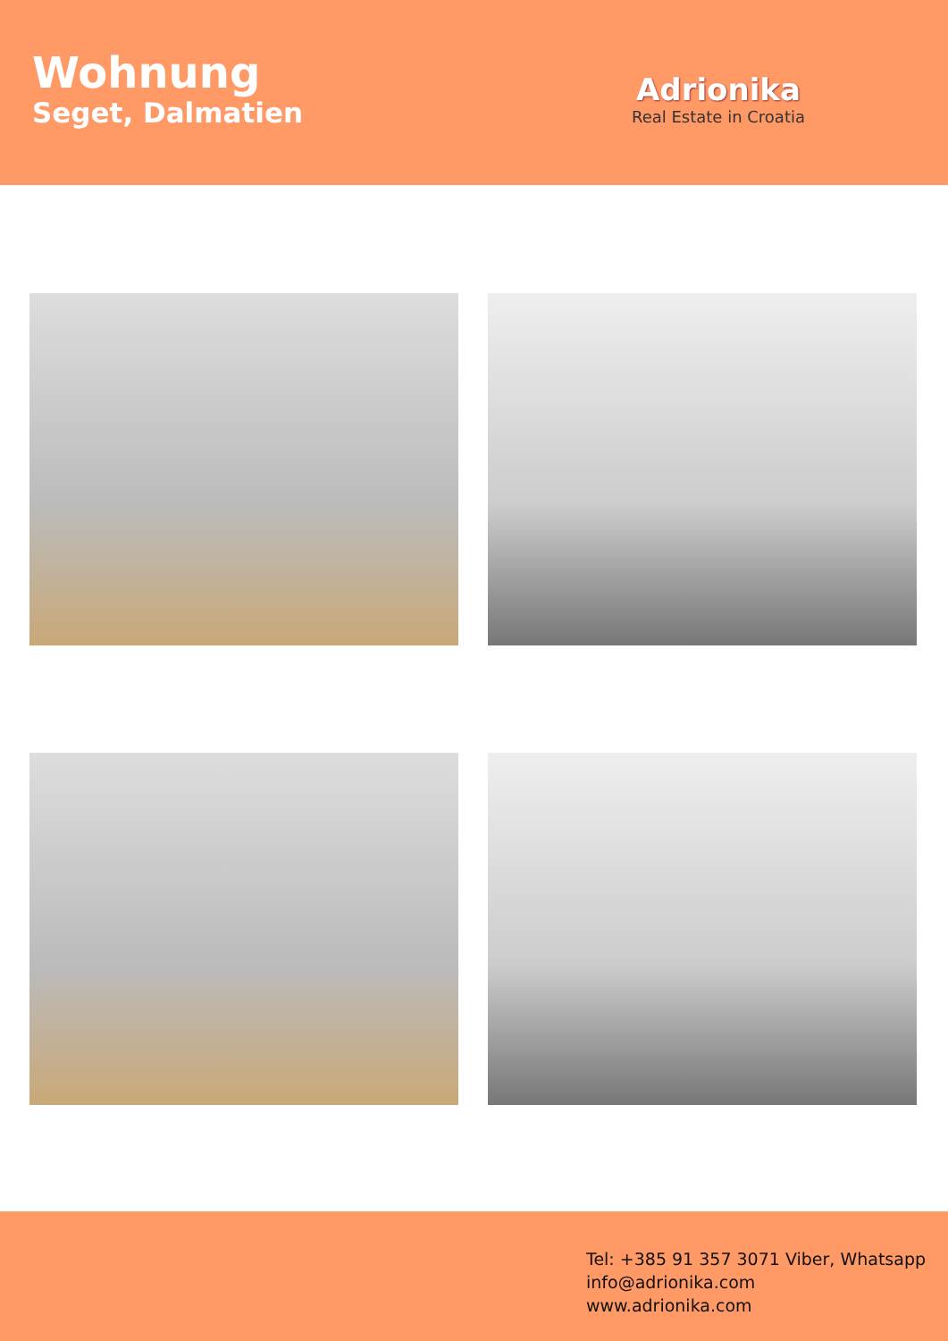Wohnung
Seget, Dalmatien
Adrionika
Real Estate in Croatia
Tel: +385 91 357 3071 Viber, Whatsapp
info@adrionika.com
www.adrionika.com